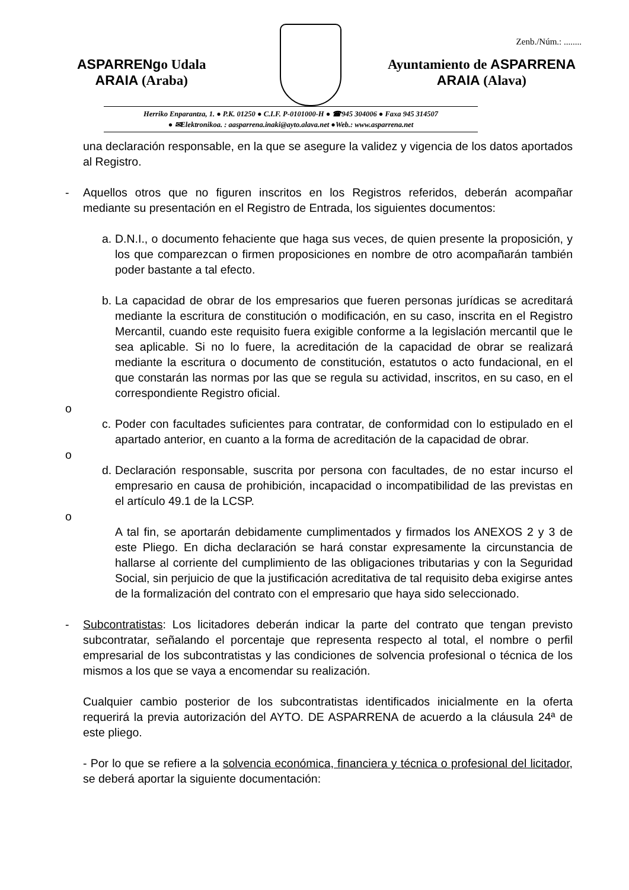Zenb./Núm.: ........
ASPARRENgo Udala
ARAIA (Araba)
Ayuntamiento de ASPARRENA
ARAIA (Alava)
Herriko Enparantza, 1. ● P.K. 01250 ● C.I.F. P-0101000-H ● ☎945 304006 ● Faxa 945 314507
● ✉Elektronikoa. : aasparrena.inaki@ayto.alava.net ●Web.: www.asparrena.net
una declaración responsable, en la que se asegure la validez y vigencia de los datos aportados al Registro.
- Aquellos otros que no figuren inscritos en los Registros referidos, deberán acompañar mediante su presentación en el Registro de Entrada, los siguientes documentos:
a.
D.N.I., o documento fehaciente que haga sus veces, de quien presente la proposición, y los que comparezcan o firmen proposiciones en nombre de otro acompañarán también poder bastante a tal efecto.
b.
La capacidad de obrar de los empresarios que fueren personas jurídicas se acreditará mediante la escritura de constitución o modificación, en su caso, inscrita en el Registro Mercantil, cuando este requisito fuera exigible conforme a la legislación mercantil que le sea aplicable. Si no lo fuere, la acreditación de la capacidad de obrar se realizará mediante la escritura o documento de constitución, estatutos o acto fundacional, en el que constarán las normas por las que se regula su actividad, inscritos, en su caso, en el correspondiente Registro oficial.
o
c.
Poder con facultades suficientes para contratar, de conformidad con lo estipulado en el apartado anterior, en cuanto a la forma de acreditación de la capacidad de obrar.
o
d.
Declaración responsable, suscrita por persona con facultades, de no estar incurso el empresario en causa de prohibición, incapacidad o incompatibilidad de las previstas en el artículo 49.1 de la LCSP.
o
A tal fin, se aportarán debidamente cumplimentados y firmados los ANEXOS 2 y 3 de este Pliego. En dicha declaración se hará constar expresamente la circunstancia de hallarse al corriente del cumplimiento de las obligaciones tributarias y con la Seguridad Social, sin perjuicio de que la justificación acreditativa de tal requisito deba exigirse antes de la formalización del contrato con el empresario que haya sido seleccionado.
- Subcontratistas: Los licitadores deberán indicar la parte del contrato que tengan previsto subcontratar, señalando el porcentaje que representa respecto al total, el nombre o perfil empresarial de los subcontratistas y las condiciones de solvencia profesional o técnica de los mismos a los que se vaya a encomendar su realización.
Cualquier cambio posterior de los subcontratistas identificados inicialmente en la oferta requerirá la previa autorización del AYTO. DE ASPARRENA de acuerdo a la cláusula 24ª de este pliego.
- Por lo que se refiere a la solvencia económica, financiera y técnica o profesional del licitador, se deberá aportar la siguiente documentación: